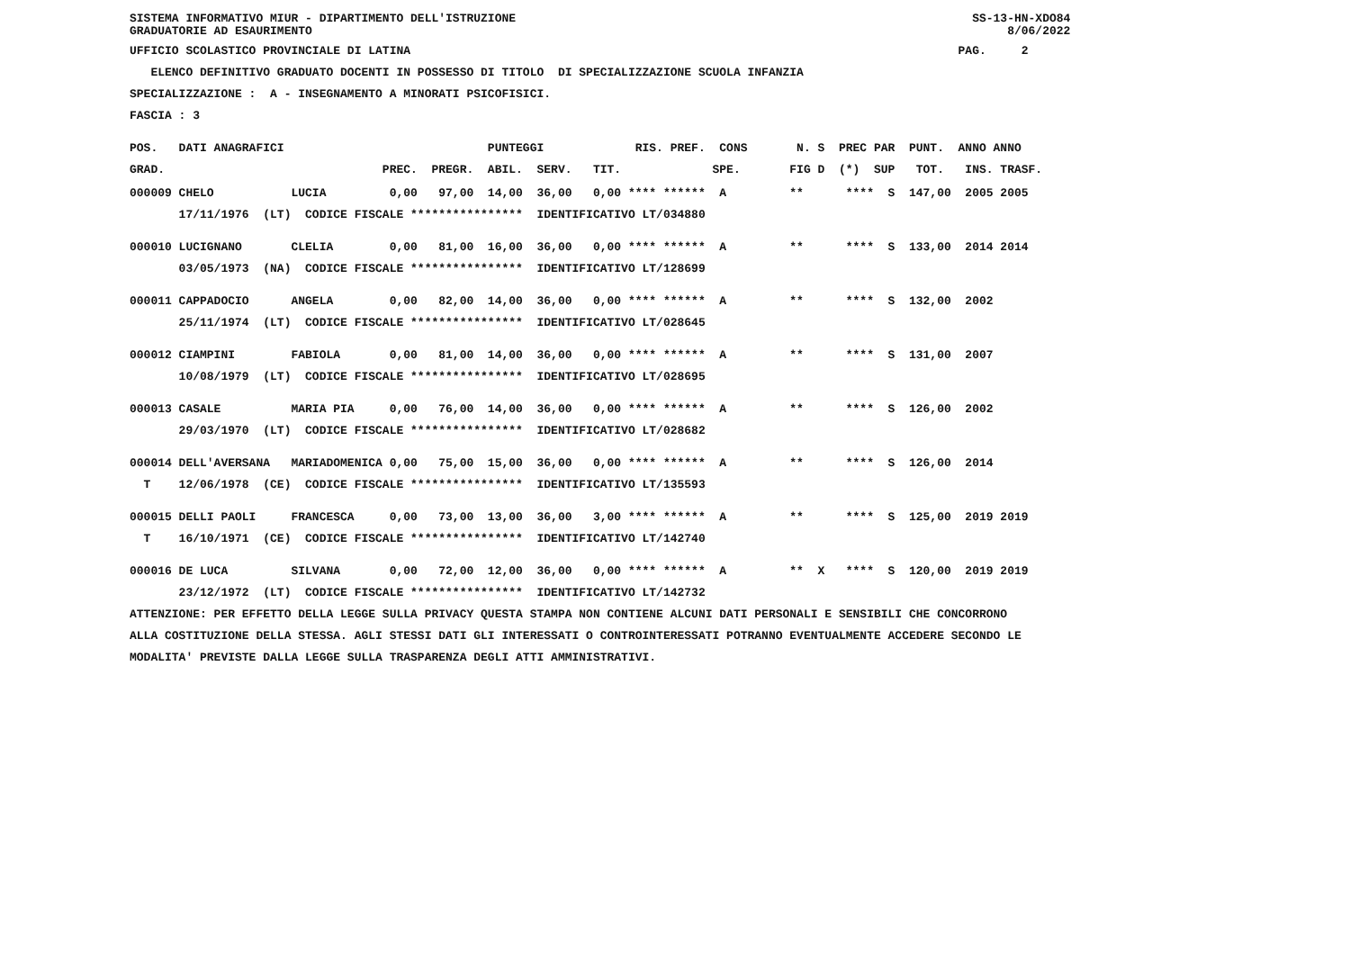SISTEMA INFORMATIVO MIUR - DIPARTIMENTO DELL'ISTRUZIONE SS-13-HN-XDO84
GRADUATORIE AD ESAURIMENTO 8/06/2022
UFFICIO SCOLASTICO PROVINCIALE DI LATINA PAG. 2
ELENCO DEFINITIVO GRADUATO DOCENTI IN POSSESSO DI TITOLO DI SPECIALIZZAZIONE SCUOLA INFANZIA
SPECIALIZZAZIONE : A - INSEGNAMENTO A MINORATI PSICOFISICI.
FASCIA : 3
POS. DATI ANAGRAFICI PUNTEGGI RIS. PREF. CONS N. S PREC PAR PUNT. ANNO ANNO
GRAD. PREC. PREGR. ABIL. SERV. TIT. SPE. FIG D (*) SUP TOT. INS. TRASF.
000009 CHELO LUCIA 0,00 97,00 14,00 36,00 0,00 **** ****** A ** **** S 147,00 2005 2005
17/11/1976 (LT) CODICE FISCALE **************** IDENTIFICATIVO LT/034880
000010 LUCIGNANO CLELIA 0,00 81,00 16,00 36,00 0,00 **** ****** A ** **** S 133,00 2014 2014
03/05/1973 (NA) CODICE FISCALE **************** IDENTIFICATIVO LT/128699
000011 CAPPADOCIO ANGELA 0,00 82,00 14,00 36,00 0,00 **** ****** A ** **** S 132,00 2002
25/11/1974 (LT) CODICE FISCALE **************** IDENTIFICATIVO LT/028645
000012 CIAMPINI FABIOLA 0,00 81,00 14,00 36,00 0,00 **** ****** A ** **** S 131,00 2007
10/08/1979 (LT) CODICE FISCALE **************** IDENTIFICATIVO LT/028695
000013 CASALE MARIA PIA 0,00 76,00 14,00 36,00 0,00 **** ****** A ** **** S 126,00 2002
29/03/1970 (LT) CODICE FISCALE **************** IDENTIFICATIVO LT/028682
000014 DELL'AVERSANA MARIADOMENICA 0,00 75,00 15,00 36,00 0,00 **** ****** A ** **** S 126,00 2014
T 12/06/1978 (CE) CODICE FISCALE **************** IDENTIFICATIVO LT/135593
000015 DELLI PAOLI FRANCESCA 0,00 73,00 13,00 36,00 3,00 **** ****** A ** **** S 125,00 2019 2019
T 16/10/1971 (CE) CODICE FISCALE **************** IDENTIFICATIVO LT/142740
000016 DE LUCA SILVANA 0,00 72,00 12,00 36,00 0,00 **** ****** A ** X **** S 120,00 2019 2019
23/12/1972 (LT) CODICE FISCALE **************** IDENTIFICATIVO LT/142732
ATTENZIONE: PER EFFETTO DELLA LEGGE SULLA PRIVACY QUESTA STAMPA NON CONTIENE ALCUNI DATI PERSONALI E SENSIBILI CHE CONCORRONO
ALLA COSTITUZIONE DELLA STESSA. AGLI STESSI DATI GLI INTERESSATI O CONTROINTERESSATI POTRANNO EVENTUALMENTE ACCEDERE SECONDO LE
MODALITA' PREVISTE DALLA LEGGE SULLA TRASPARENZA DEGLI ATTI AMMINISTRATIVI.